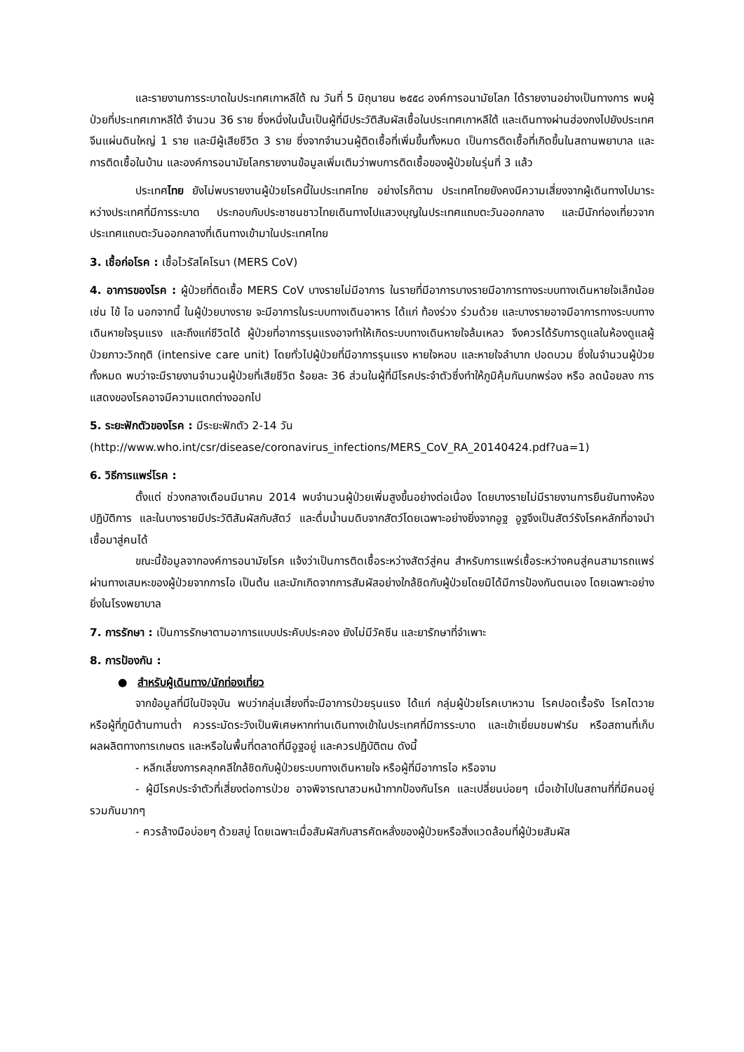และรายงานการระบาดในประเทศเกาหลีใต้ ณ วันที่ 5 มิถุนายน ๒๕๕๘ องค์การอนามัยโลก ได้รายงานอย่างเป็นทางการ พบผู้ป่วยที่ประเทศเกาหลีใต้ จำนวน 36 ราย ซึ่งหนึ่งในนั้นเป็นผู้ที่มีประวัติสัมผัสเชื้อในประเทศเกาหลีใต้ และเดินทางผ่านฮ่องกงไปยังประเทศจีนแผ่นดินใหญ่ 1 ราย และมีผู้เสียชีวิต 3 ราย ซึ่งจากจำนวนผู้ติดเชื้อที่เพิ่มขึ้นทั้งหมด เป็นการติดเชื้อที่เกิดขึ้นในสถานพยาบาล และการติดเชื้อในบ้าน และองค์การอนามัยโลกรายงานข้อมูลเพิ่มเติมว่าพบการติดเชื้อของผู้ป่วยในรุ่นที่ 3 แล้ว
ประเทศไทย ยังไม่พบรายงานผู้ป่วยโรคนี้ในประเทศไทย อย่างไรก็ตาม ประเทศไทยยังคงมีความเสี่ยงจากผู้เดินทางไปมาระหว่างประเทศที่มีการระบาด ประกอบกับประชาชนชาวไทยเดินทางไปแสวงบุญในประเทศแถบตะวันออกกลาง และมีนักท่องเที่ยวจากประเทศแถบตะวันออกกลางที่เดินทางเข้ามาในประเทศไทย
3. เชื้อก่อโรค : เชื้อไวรัสโคโรนา (MERS CoV)
4. อาการของโรค : ผู้ป่วยที่ติดเชื้อ MERS CoV บางรายไม่มีอาการ ในรายที่มีอาการบางรายมีอาการทางระบบทางเดินหายใจเล็กน้อย เช่น ไข้ ไอ นอกจากนี้ ในผู้ป่วยบางราย จะมีอาการในระบบทางเดินอาหาร ได้แก่ ท้องร่วง ร่วมด้วย และบางรายอาจมีอาการทางระบบทางเดินหายใจรุนแรง และถึงแก่ชีวิตได้ ผู้ป่วยที่อาการรุนแรงอาจทำให้เกิดระบบทางเดินหายใจล้มเหลว จึงควรได้รับการดูแลในห้องดูแลผู้ป่วยภาวะวิกฤติ (intensive care unit) โดยทั่วไปผู้ป่วยที่มีอาการรุนแรง หายใจหอบ และหายใจลำบาก ปอดบวม ซึ่งในจำนวนผู้ป่วยทั้งหมด พบว่าจะมีรายงานจำนวนผู้ป่วยที่เสียชีวิต ร้อยละ 36 ส่วนในผู้ที่มีโรคประจำตัวซึ่งทำให้ภูมิคุ้มกันบกพร่อง หรือ ลดน้อยลง การแสดงของโรคอาจมีความแตกต่างออกไป
5. ระยะฟักตัวของโรค : มีระยะฟักตัว 2-14 วัน
(http://www.who.int/csr/disease/coronavirus_infections/MERS_CoV_RA_20140424.pdf?ua=1)
6. วิธีการแพร่โรค :
ตั้งแต่ ช่วงกลางเดือนมีนาคม 2014 พบจำนวนผู้ป่วยเพิ่มสูงขึ้นอย่างต่อเนื่อง โดยบางรายไม่มีรายงานการยืนยันทางห้องปฏิบัติการ และในบางรายมีประวัติสัมผัสกับสัตว์ และดื่มน้ำนมดิบจากสัตว์โดยเฉพาะอย่างยิ่งจากอูฐ อูฐจึงเป็นสัตว์รังโรคหลักที่อาจนำเชื้อมาสู่คนได้
ขณะนี้ข้อมูลจากองค์การอนามัยโรค แจ้งว่าเป็นการติดเชื้อระหว่างสัตว์สู่คน สำหรับการแพร่เชื้อระหว่างคนสู่คนสามารถแพร่ผ่านทางเสมหะของผู้ป่วยจากการไอ เป็นต้น และมักเกิดจากการสัมผัสอย่างใกล้ชิดกับผู้ป่วยโดยมิได้มีการป้องกันตนเอง โดยเฉพาะอย่างยิ่งในโรงพยาบาล
7. การรักษา : เป็นการรักษาตามอาการแบบประคับประคอง ยังไม่มีวัคซีน และยารักษาที่จำเพาะ
8. การป้องกัน :
● สำหรับผู้เดินทาง/นักท่องเที่ยว
จากข้อมูลที่มีในปัจจุบัน พบว่ากลุ่มเสี่ยงที่จะมีอาการป่วยรุนแรง ได้แก่ กลุ่มผู้ป่วยโรคเบาหวาน โรคปอดเรื้อรัง โรคไตวาย หรือผู้ที่ภูมิต้านทานต่ำ ควรระมัดระวังเป็นพิเศษหากท่านเดินทางเข้าในประเทศที่มีการระบาด และเข้าเยี่ยมชมฟาร์ม หรือสถานที่เก็บผลผลิตทางการเกษตร และหรือในพื้นที่ตลาดที่มีอูฐอยู่ และควรปฏิบัติตน ดังนี้
- หลีกเลี่ยงการคลุกคลีใกล้ชิดกับผู้ป่วยระบบทางเดินหายใจ หรือผู้ที่มีอาการไอ หรือจาม
- ผู้มีโรคประจำตัวที่เสี่ยงต่อการป่วย อาจพิจารณาสวมหน้ากากป้องกันโรค และเปลี่ยนบ่อยๆ เมื่อเข้าไปในสถานที่ที่มีคนอยู่รวมกันมากๆ
- ควรล้างมือบ่อยๆ ด้วยสบู่ โดยเฉพาะเมื่อสัมผัสกับสารคัดหลั่งของผู้ป่วยหรือสิ่งแวดล้อมที่ผู้ป่วยสัมผัส